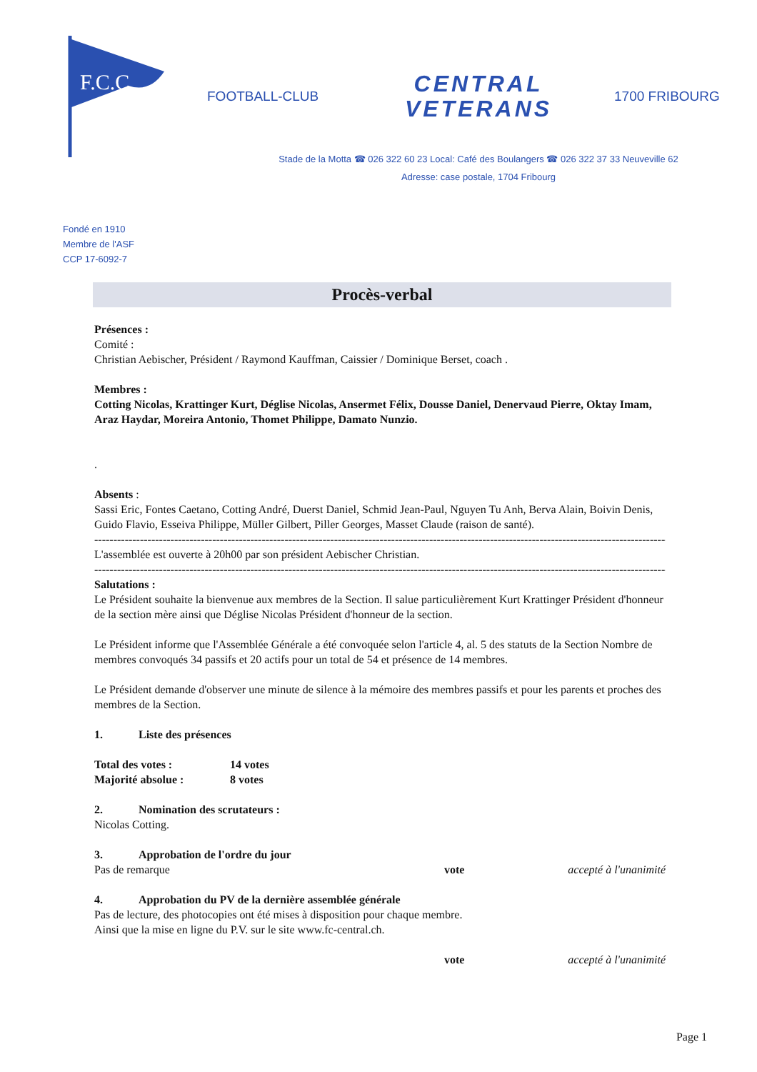F.C.C.
FOOTBALL-CLUB
CENTRAL
VETERANS
1700 FRIBOURG
Stade de la Motta ☎ 026 322 60 23 Local: Café des Boulangers ☎ 026 322 37 33 Neuveville 62
Adresse: case postale, 1704 Fribourg
Fondé en 1910
Membre de l'ASF
CCP 17-6092-7
Procès-verbal
Présences :
Comité :
Christian Aebischer, Président / Raymond Kauffman, Caissier / Dominique Berset, coach .
Membres :
Cotting Nicolas, Krattinger Kurt, Déglise Nicolas, Ansermet Félix, Dousse Daniel, Denervaud Pierre, Oktay Imam, Araz Haydar, Moreira Antonio, Thomet Philippe, Damato Nunzio.
.
Absents :
Sassi Eric, Fontes Caetano, Cotting André, Duerst Daniel, Schmid Jean-Paul, Nguyen Tu Anh, Berva Alain, Boivin Denis, Guido Flavio, Esseiva Philippe, Müller Gilbert, Piller Georges, Masset Claude (raison de santé).
--------------------------------------------------------------------------------------------------------------------------------------------------------
L'assemblée est ouverte à 20h00 par son président Aebischer Christian.
--------------------------------------------------------------------------------------------------------------------------------------------------------
Salutations :
Le Président souhaite la bienvenue aux membres de la Section. Il salue particulièrement Kurt Krattinger Président d'honneur de la section mère ainsi que Déglise Nicolas Président d'honneur de la section.
Le Président informe que l'Assemblée Générale a été convoquée selon l'article 4, al. 5 des statuts de la Section Nombre de membres convoqués 34 passifs et 20 actifs pour un total de 54 et présence de 14 membres.
Le Président demande d'observer une minute de silence à la mémoire des membres passifs et pour les parents et proches des membres de la Section.
1. Liste des présences
Total des votes : 14 votes
Majorité absolue : 8 votes
2. Nomination des scrutateurs :
Nicolas Cotting.
3. Approbation de l'ordre du jour
Pas de remarque vote accepté à l'unanimité
4. Approbation du PV de la dernière assemblée générale
Pas de lecture, des photocopies ont été mises à disposition pour chaque membre.
Ainsi que la mise en ligne du P.V. sur le site www.fc-central.ch.
vote accepté à l'unanimité
Page 1